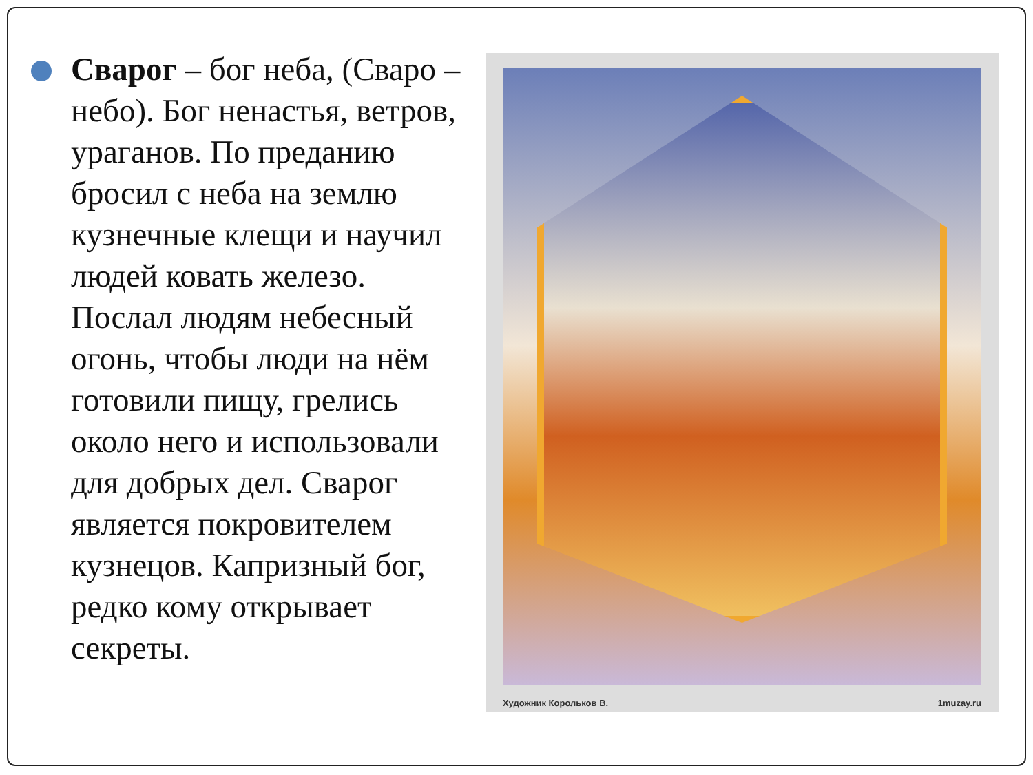Сварог – бог неба, (Сваро – небо). Бог ненастья, ветров, ураганов. По преданию бросил с неба на землю кузнечные клещи и научил людей ковать железо. Послал людям небесный огонь, чтобы люди на нём готовили пищу, грелись около него и использовали для добрых дел. Сварог является покровителем кузнецов. Капризный бог, редко кому открывает секреты.
Художник Корольков В. 1muzay.ru